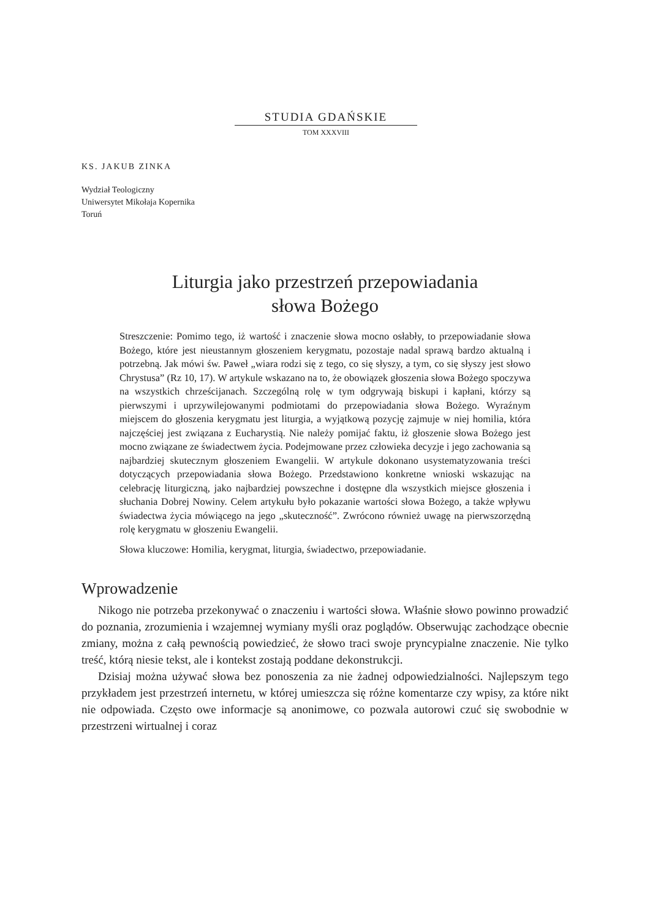STUDIA GDAŃSKIE
TOM XXXVIII
KS. JAKUB ZINKA
Wydział Teologiczny
Uniwersytet Mikołaja Kopernika
Toruń
Liturgia jako przestrzeń przepowiadania
słowa Bożego
Streszczenie: Pomimo tego, iż wartość i znaczenie słowa mocno osłabły, to przepowiadanie słowa Bożego, które jest nieustannym głoszeniem kerygmatu, pozostaje nadal sprawą bardzo aktualną i potrzebną. Jak mówi św. Paweł „wiara rodzi się z tego, co się słyszy, a tym, co się słyszy jest słowo Chrystusa” (Rz 10, 17). W artykule wskazano na to, że obowiązek głoszenia słowa Bożego spoczywa na wszystkich chrześcijanach. Szczególną rolę w tym odgrywają biskupi i kapłani, którzy są pierwszymi i uprzywilejowanymi podmiotami do przepowiadania słowa Bożego. Wyraźnym miejscem do głoszenia kerygmatu jest liturgia, a wyjątkową pozycję zajmuje w niej homilia, która najczęściej jest związana z Eucharystią. Nie należy pomijać faktu, iż głoszenie słowa Bożego jest mocno związane ze świadectwem życia. Podejmowane przez człowieka decyzje i jego zachowania są najbardziej skutecznym głoszeniem Ewangelii. W artykule dokonano usystematyzowania treści dotyczących przepowiadania słowa Bożego. Przedstawiono konkretne wnioski wskazując na celebrację liturgiczną, jako najbardziej powszechne i dostępne dla wszystkich miejsce głoszenia i słuchania Dobrej Nowiny. Celem artykułu było pokazanie wartości słowa Bożego, a także wpływu świadectwa życia mówiącego na jego „skuteczność”. Zwrócono również uwagę na pierwszorzędną rolę kerygmatu w głoszeniu Ewangelii.
Słowa kluczowe: Homilia, kerygmat, liturgia, świadectwo, przepowiadanie.
Wprowadzenie
Nikogo nie potrzeba przekonywać o znaczeniu i wartości słowa. Właśnie słowo powinno prowadzić do poznania, zrozumienia i wzajemnej wymiany myśli oraz poglądów. Obserwując zachodzące obecnie zmiany, można z całą pewnością powiedzieć, że słowo traci swoje pryncypialne znaczenie. Nie tylko treść, którą niesie tekst, ale i kontekst zostają poddane dekonstrukcji.
Dzisiaj można używać słowa bez ponoszenia za nie żadnej odpowiedzialności. Najlepszym tego przykładem jest przestrzeń internetu, w której umieszcza się różne komentarze czy wpisy, za które nikt nie odpowiada. Często owe informacje są anonimowe, co pozwala autorowi czuć się swobodnie w przestrzeni wirtualnej i coraz